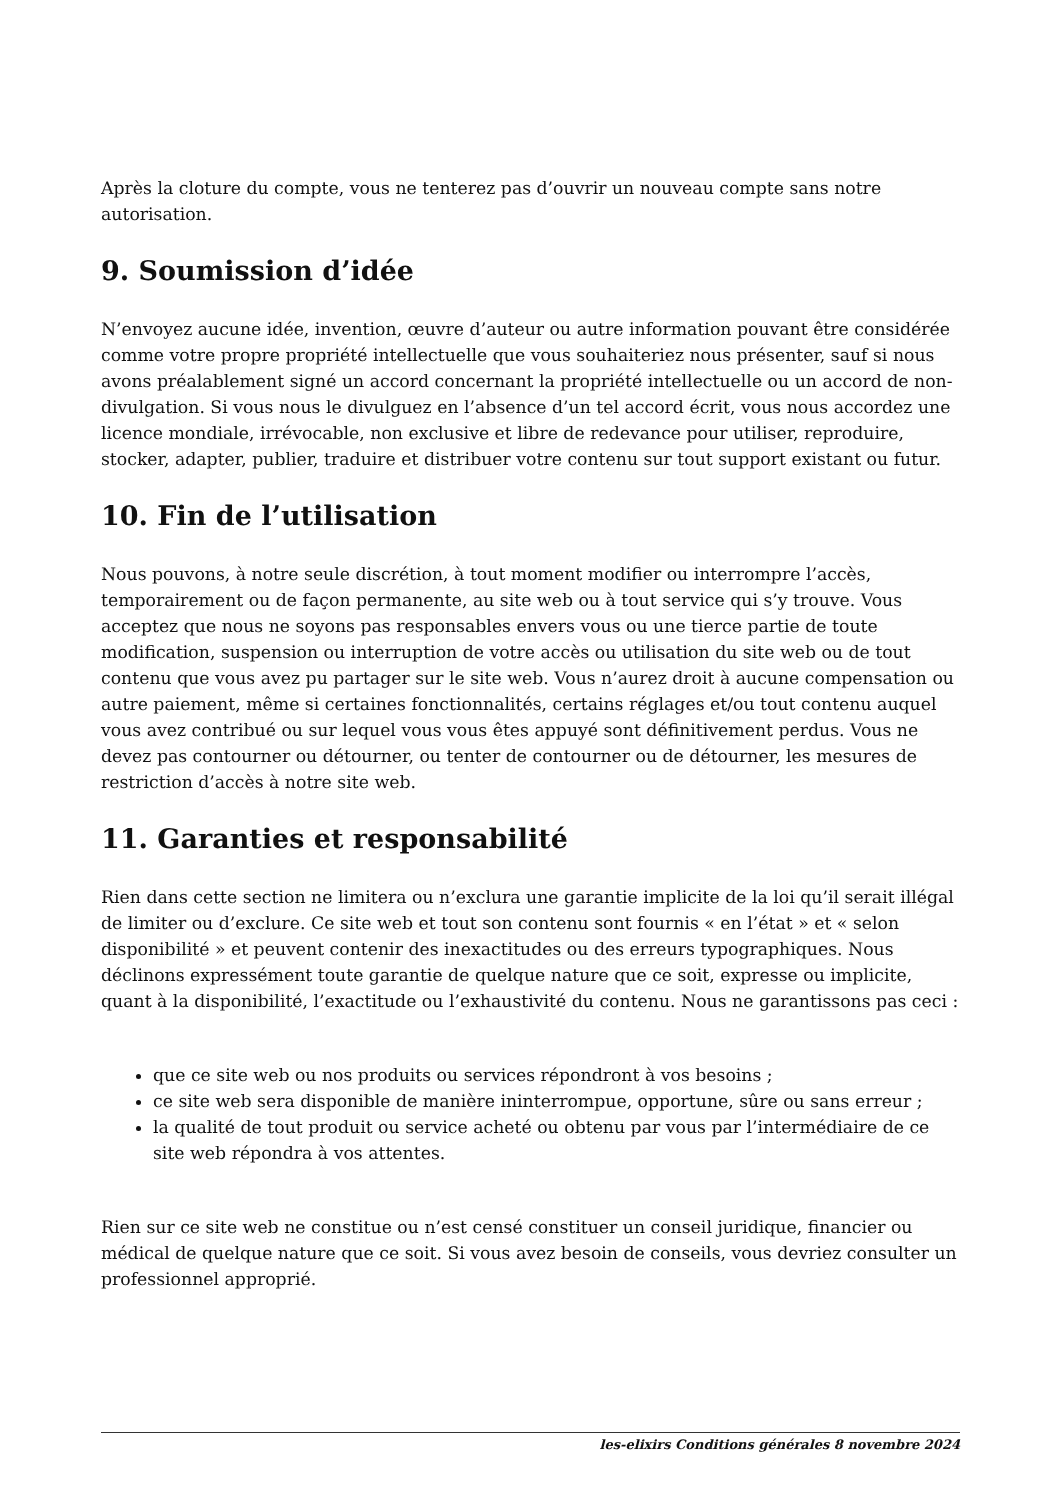Après la cloture du compte, vous ne tenterez pas d’ouvrir un nouveau compte sans notre autorisation.
9. Soumission d’idée
N’envoyez aucune idée, invention, œuvre d’auteur ou autre information pouvant être considérée comme votre propre propriété intellectuelle que vous souhaiteriez nous présenter, sauf si nous avons préalablement signé un accord concernant la propriété intellectuelle ou un accord de non-divulgation. Si vous nous le divulguez en l’absence d’un tel accord écrit, vous nous accordez une licence mondiale, irrévocable, non exclusive et libre de redevance pour utiliser, reproduire, stocker, adapter, publier, traduire et distribuer votre contenu sur tout support existant ou futur.
10. Fin de l’utilisation
Nous pouvons, à notre seule discrétion, à tout moment modifier ou interrompre l’accès, temporairement ou de façon permanente, au site web ou à tout service qui s’y trouve. Vous acceptez que nous ne soyons pas responsables envers vous ou une tierce partie de toute modification, suspension ou interruption de votre accès ou utilisation du site web ou de tout contenu que vous avez pu partager sur le site web. Vous n’aurez droit à aucune compensation ou autre paiement, même si certaines fonctionnalités, certains réglages et/ou tout contenu auquel vous avez contribué ou sur lequel vous vous êtes appuyé sont définitivement perdus. Vous ne devez pas contourner ou détourner, ou tenter de contourner ou de détourner, les mesures de restriction d’accès à notre site web.
11. Garanties et responsabilité
Rien dans cette section ne limitera ou n’exclura une garantie implicite de la loi qu’il serait illégal de limiter ou d’exclure. Ce site web et tout son contenu sont fournis « en l’état » et « selon disponibilité » et peuvent contenir des inexactitudes ou des erreurs typographiques. Nous déclinons expressément toute garantie de quelque nature que ce soit, expresse ou implicite, quant à la disponibilité, l’exactitude ou l’exhaustivité du contenu. Nous ne garantissons pas ceci :
que ce site web ou nos produits ou services répondront à vos besoins ;
ce site web sera disponible de manière ininterrompue, opportune, sûre ou sans erreur ;
la qualité de tout produit ou service acheté ou obtenu par vous par l’intermédiaire de ce site web répondra à vos attentes.
Rien sur ce site web ne constitue ou n’est censé constituer un conseil juridique, financier ou médical de quelque nature que ce soit. Si vous avez besoin de conseils, vous devriez consulter un professionnel approprié.
les-elixirs Conditions générales 8 novembre 2024